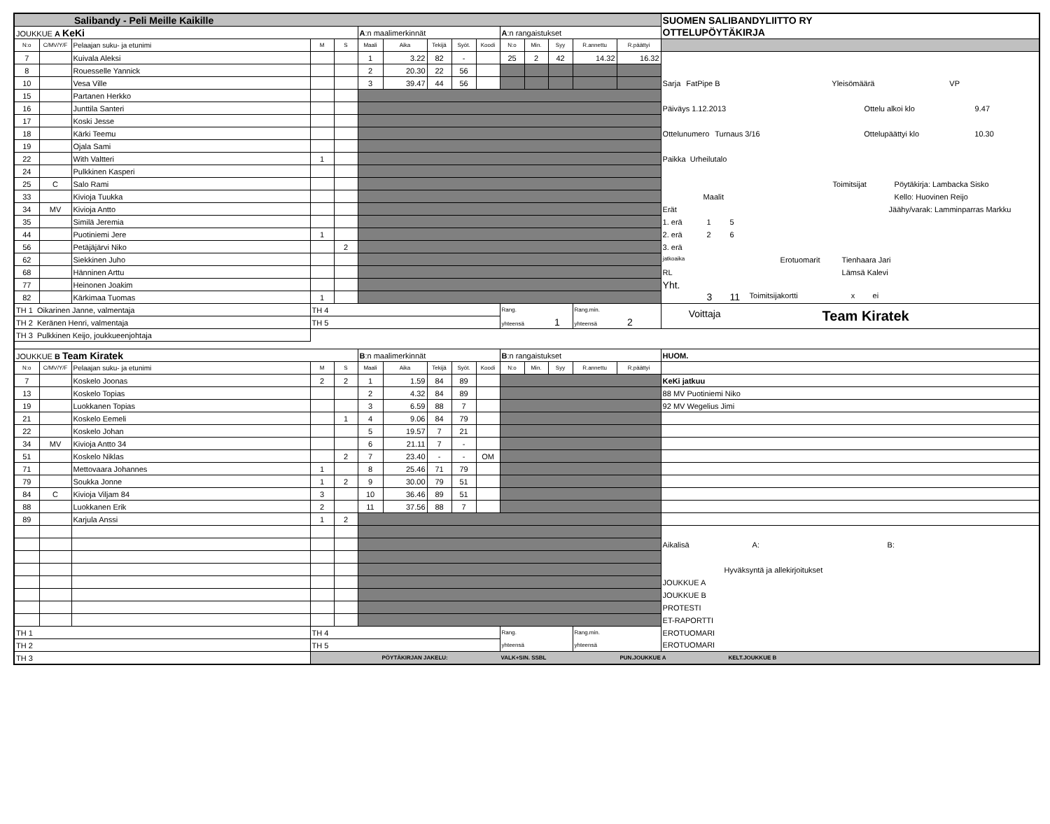| Salibandy - Peli Meille Kaikille | | | | | | | | | | | | | | | SUOMEN SALIBANDYLIITTO RY |
| JOUKKUE A KeKi | | | | | A :n maalimerkinnät | | | | | A :n rangaistukset | | | | | OTTELUPÖYTÄKIRJA |
| N:o | C/MV/Y/F | Pelaajan suku- ja etunimi | M | S | Maali | Aika | Tekijä | Syöt. | Koodi | N:o | Min. | Syy | R.annettu | R.päättyi | |
| 7 | | Kuivala Aleksi | | | 1 | 3.22 | 82 | - | | 25 | 2 | 42 | 14.32 | 16.32 | |
| 8 | | Rouesselle Yannick | | | 2 | 20.30 | 22 | 56 | | | | | | | |
| 10 | | Vesa Ville | | | 3 | 39.47 | 44 | 56 | | | | | | | Sarja FatPipe B Yleisömäärä VP |
| 15 | | Partanen Herkko | | | | | | | | | | | | | |
| 16 | | Junttila Santeri | | | | | | | | | | | | | Päiväys 1.12.2013 Ottelu alkoi klo 9.47 |
| 17 | | Koski Jesse | | | | | | | | | | | | | |
| 18 | | Kärki Teemu | | | | | | | | | | | | | Ottelunumero Turnaus 3/16 Ottelupäättyi klo 10.30 |
| 19 | | Ojala Sami | | | | | | | | | | | | | |
| 22 | | With Valtteri | 1 | | | | | | | | | | | | Paikka Urheilutalo |
| 24 | | Pulkkinen Kasperi | | | | | | | | | | | | | |
| 25 | C | Salo Rami | | | | | | | | | | | | | Toimitsijat Pöytäkirja: Lambacka Sisko |
| 33 | | Kivioja Tuukka | | | | | | | | | | | | | Maalit Kello: Huovinen Reijo |
| 34 | MV | Kivioja Antto | | | | | | | | | | | | | Erät Jäähy/varak: Lamminparras Markku |
| 35 | | Similä Jeremia | | | | | | | | | | | | | 1. erä 1 5 |
| 44 | | Puotiniemi Jere | 1 | | | | | | | | | | | | 2. erä 2 6 |
| 56 | | Petäjäjärvi Niko | | 2 | | | | | | | | | | | 3. erä |
| 62 | | Siekkinen Juho | | | | | | | | | | | | | jatkoaika Erotuomarit Tienhaara Jari |
| 68 | | Hänninen Arttu | | | | | | | | | | | | | RL Lämsä Kalevi |
| 77 | | Heinonen Joakim | | | | | | | | | | | | | Yht. |
| 82 | | Kärkimaa Tuomas | 1 | | | | | | | | | | | | 3 11 Toimitsijakortti x ei |
| TH 1 Oikarinen Janne, valmentaja | | | TH 4 | | | | | | | Rang. | | | Rang.min. | | Voittaja Team Kiratek |
| TH 2 Keränen Henri, valmentaja | | | TH 5 | | | | | | | yhteensä 1 | | | yhteensä 2 | | |
| TH 3 Pulkkinen Keijo, joukkueenjohtaja | | | | | | | | | | | | | | | |
| JOUKKUE B Team Kiratek | | | | | B :n maalimerkinnät | | | | | B :n rangaistukset | | | | | HUOM. |
| N:o | C/MV/Y/F | Pelaajan suku- ja etunimi | M | S | Maali | Aika | Tekijä | Syöt. | Koodi | N:o | Min. | Syy | R.annettu | R.päättyi | |
| 7 | | Koskelo Joonas | 2 | 2 | 1 | 1.59 | 84 | 89 | | | | | | | KeKi jatkuu |
| 13 | | Koskelo Topias | | | 2 | 4.32 | 84 | 89 | | | | | | | 88 MV Puotiniemi Niko |
| 19 | | Luokkanen Topias | | | 3 | 6.59 | 88 | 7 | | | | | | | 92 MV Wegelius Jimi |
| 21 | | Koskelo Eemeli | | 1 | 4 | 9.06 | 84 | 79 | | | | | | | |
| 22 | | Koskelo Johan | | | 5 | 19.57 | 7 | 21 | | | | | | | |
| 34 | MV | Kivioja Antto 34 | | | 6 | 21.11 | 7 | - | | | | | | | |
| 51 | | Koskelo Niklas | | 2 | 7 | 23.40 | - | - | OM | | | | | | |
| 71 | | Mettovaara Johannes | 1 | | 8 | 25.46 | 71 | 79 | | | | | | | |
| 79 | | Soukka Jonne | 1 | 2 | 9 | 30.00 | 79 | 51 | | | | | | | |
| 84 | C | Kivioja Viljam 84 | 3 | | 10 | 36.46 | 89 | 51 | | | | | | | |
| 88 | | Luokkanen Erik | 2 | | 11 | 37.56 | 88 | 7 | | | | | | | |
| 89 | | Karjula Anssi | 1 | 2 | | | | | | | | | | | |
| | | | | | | | | | | | | | | | Aikalisä A: B: |
| | | | | | | | | | | | | | | | Hyväksyntä ja allekirjoitukset |
| | | | | | | | | | | | | | | | JOUKKUE A |
| | | | | | | | | | | | | | | | JOUKKUE B |
| | | | | | | | | | | | | | | | PROTESTI |
| | | | | | | | | | | | | | | | ET-RAPORTTI |
| TH 1 | | | TH 4 | | | | | | | Rang. | | | Rang.min. | | EROTUOMARI |
| TH 2 | | | TH 5 | | | | | | | yhteensä | | | yhteensä | | EROTUOMARI |
| TH 3 | | | PÖYTÄKIRJAN JAKELU: VALK+SIN. SSBL PUN.JOUKKUE A KELT.JOUKKUE B | | | | | | | | | | | | |